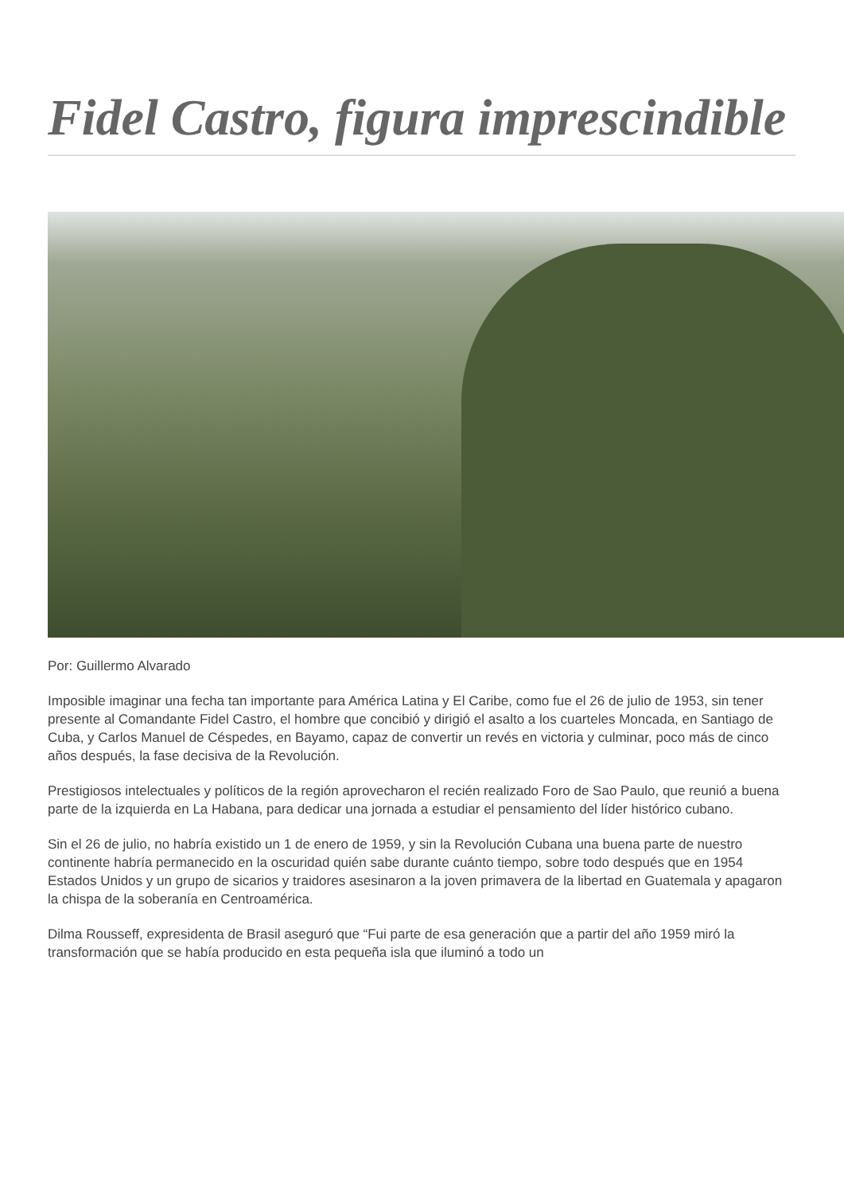Fidel Castro, figura imprescindible
Por: Guillermo Alvarado
Imposible imaginar una fecha tan importante para América Latina y El Caribe, como fue el 26 de julio de 1953, sin tener presente al Comandante Fidel Castro, el hombre que concibió y dirigió el asalto a los cuarteles Moncada, en Santiago de Cuba, y Carlos Manuel de Céspedes, en Bayamo, capaz de convertir un revés en victoria y culminar, poco más de cinco años después, la fase decisiva de la Revolución.
Prestigiosos intelectuales y políticos de la región aprovecharon el recién realizado Foro de Sao Paulo, que reunió a buena parte de la izquierda en La Habana, para dedicar una jornada a estudiar el pensamiento del líder histórico cubano.
Sin el 26 de julio, no habría existido un 1 de enero de 1959, y sin la Revolución Cubana una buena parte de nuestro continente habría permanecido en la oscuridad quién sabe durante cuánto tiempo, sobre todo después que en 1954 Estados Unidos y un grupo de sicarios y traidores asesinaron a la joven primavera de la libertad en Guatemala y apagaron la chispa de la soberanía en Centroamérica.
Dilma Rousseff, expresidenta de Brasil aseguró que “Fui parte de esa generación que a partir del año 1959 miró la transformación que se había producido en esta pequeña isla que iluminó a todo un